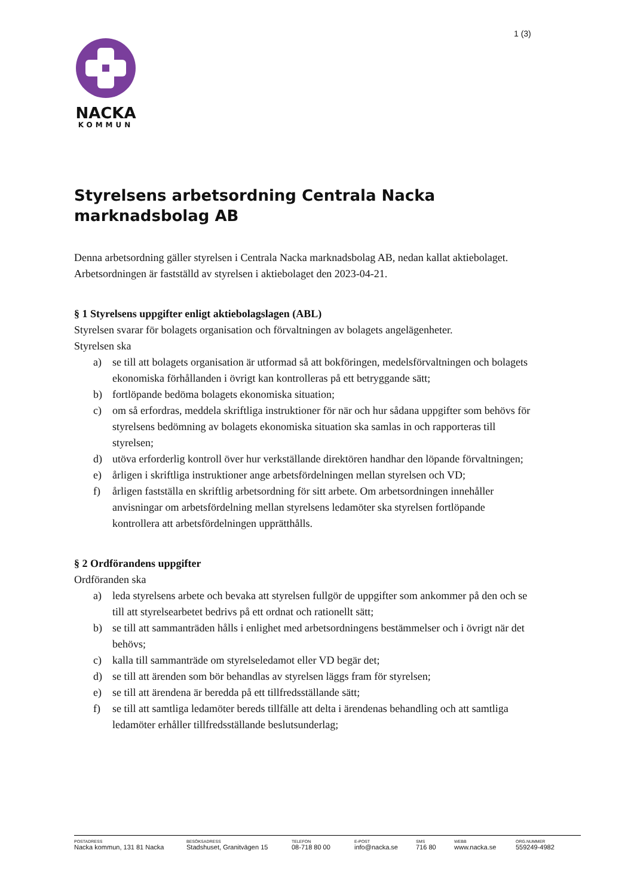1 (3)
NACKA
KOMMUN
Styrelsens arbetsordning Centrala Nacka marknadsbolag AB
Denna arbetsordning gäller styrelsen i Centrala Nacka marknadsbolag AB, nedan kallat aktiebolaget.
Arbetsordningen är fastställd av styrelsen i aktiebolaget den 2023-04-21.
§ 1 Styrelsens uppgifter enligt aktiebolagslagen (ABL)
Styrelsen svarar för bolagets organisation och förvaltningen av bolagets angelägenheter.
Styrelsen ska
a) se till att bolagets organisation är utformad så att bokföringen, medelsförvaltningen och bolagets ekonomiska förhållanden i övrigt kan kontrolleras på ett betryggande sätt;
b) fortlöpande bedöma bolagets ekonomiska situation;
c) om så erfordras, meddela skriftliga instruktioner för när och hur sådana uppgifter som behövs för styrelsens bedömning av bolagets ekonomiska situation ska samlas in och rapporteras till styrelsen;
d) utöva erforderlig kontroll över hur verkställande direktören handhar den löpande förvaltningen;
e) årligen i skriftliga instruktioner ange arbetsfördelningen mellan styrelsen och VD;
f) årligen fastställa en skriftlig arbetsordning för sitt arbete. Om arbetsordningen innehåller anvisningar om arbetsfördelning mellan styrelsens ledamöter ska styrelsen fortlöpande kontrollera att arbetsfördelningen upprätthålls.
§ 2 Ordförandens uppgifter
Ordföranden ska
a) leda styrelsens arbete och bevaka att styrelsen fullgör de uppgifter som ankommer på den och se till att styrelsearbetet bedrivs på ett ordnat och rationellt sätt;
b) se till att sammanträden hålls i enlighet med arbetsordningens bestämmelser och i övrigt när det behövs;
c) kalla till sammanträde om styrelseledamot eller VD begär det;
d) se till att ärenden som bör behandlas av styrelsen läggs fram för styrelsen;
e) se till att ärendena är beredda på ett tillfredsställande sätt;
f) se till att samtliga ledamöter bereds tillfälle att delta i ärendenas behandling och att samtliga ledamöter erhåller tillfredsställande beslutsunderlag;
POSTADRESS
Nacka kommun, 131 81 Nacka
BESÖKSADRESS
Stadshuset, Granitvägen 15
TELEFON
08-718 80 00
E-POST
info@nacka.se
SMS
716 80
WEBB
www.nacka.se
ORG.NUMMER
559249-4982